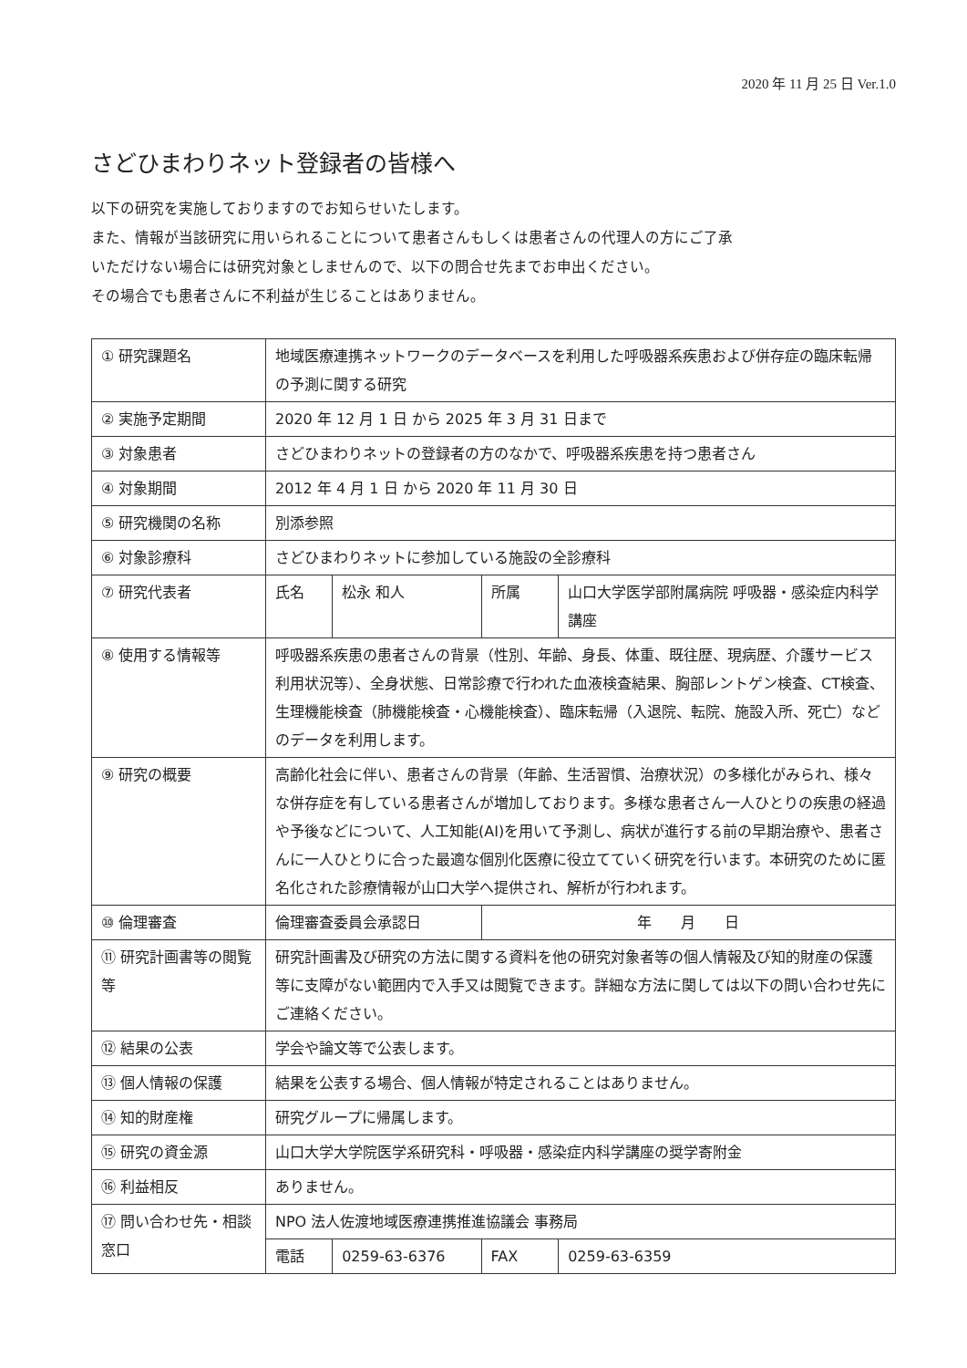2020 年 11 月 25 日 Ver.1.0
さどひまわりネット登録者の皆様へ
以下の研究を実施しておりますのでお知らせいたします。
また、情報が当該研究に用いられることについて患者さんもしくは患者さんの代理人の方にご了承
いただけない場合には研究対象としませんので、以下の問合せ先までお申出ください。
その場合でも患者さんに不利益が生じることはありません。
| ① 研究課題名 | 地域医療連携ネットワークのデータベースを利用した呼吸器系疾患および併存症の臨床転帰の予測に関する研究 | | | |
| ② 実施予定期間 | 2020 年 12 月 1 日 から 2025 年 3 月 31 日まで | | | |
| ③ 対象患者 | さどひまわりネットの登録者の方のなかで、呼吸器系疾患を持つ患者さん | | | |
| ④ 対象期間 | 2012 年 4 月 1 日 から 2020 年 11 月 30 日 | | | |
| ⑤ 研究機関の名称 | 別添参照 | | | |
| ⑥ 対象診療科 | さどひまわりネットに参加している施設の全診療科 | | | |
| ⑦ 研究代表者 | 氏名 | 松永 和人 | 所属 | 山口大学医学部附属病院 呼吸器・感染症内科学講座 |
| ⑧ 使用する情報等 | 呼吸器系疾患の患者さんの背景（性別、年齢、身長、体重、既往歴、現病歴、介護サービス利用状況等）、全身状態、日常診療で行われた血液検査結果、胸部レントゲン検査、CT検査、生理機能検査（肺機能検査・心機能検査）、臨床転帰（入退院、転院、施設入所、死亡）などのデータを利用します。 | | | |
| ⑨ 研究の概要 | 高齢化社会に伴い、患者さんの背景（年齢、生活習慣、治療状況）の多様化がみられ、様々な併存症を有している患者さんが増加しております。多様な患者さん一人ひとりの疾患の経過や予後などについて、人工知能(AI)を用いて予測し、病状が進行する前の早期治療や、患者さんに一人ひとりに合った最適な個別化医療に役立てていく研究を行います。本研究のために匿名化された診療情報が山口大学へ提供され、解析が行われます。 | | | |
| ⑩ 倫理審査 | 倫理審査委員会承認日 | | 年 月 日 | |
| ⑪ 研究計画書等の閲覧等 | 研究計画書及び研究の方法に関する資料を他の研究対象者等の個人情報及び知的財産の保護等に支障がない範囲内で入手又は閲覧できます。詳細な方法に関しては以下の問い合わせ先にご連絡ください。 | | | |
| ⑫ 結果の公表 | 学会や論文等で公表します。 | | | |
| ⑬ 個人情報の保護 | 結果を公表する場合、個人情報が特定されることはありません。 | | | |
| ⑭ 知的財産権 | 研究グループに帰属します。 | | | |
| ⑮ 研究の資金源 | 山口大学大学院医学系研究科・呼吸器・感染症内科学講座の奨学寄附金 | | | |
| ⑯ 利益相反 | ありません。 | | | |
| ⑰ 問い合わせ先・相談窓口 | NPO 法人佐渡地域医療連携推進協議会 事務局 | | | |
| | 電話 | 0259-63-6376 | FAX | 0259-63-6359 |